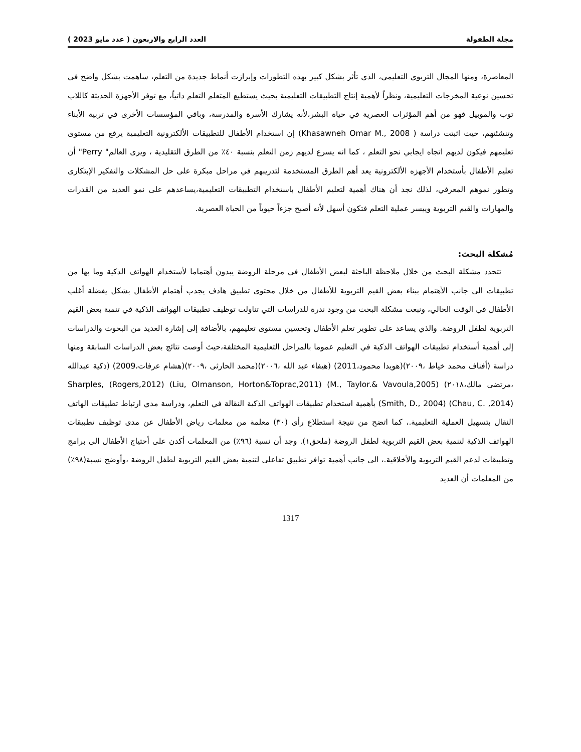مجلة الطفولة العدد الرابع والاربعون ( عدد مايو 2023 )
المعاصرة، ومنها المجال التربوي التعليمي، الذي تأثر بشكل كبير بهذه التطورات وإبرازت أنماط جديدة من التعلم، ساهمت بشكل واضح في تحسين نوعية المخرجات التعليمية، ونظراً لأهمية إنتاج التطبيقات التعليمية بحيث يستطيع المتعلم التعلم ذاتياً، مع توفر الأجهزة الحديثة كاللاب توب والموبيل فهو من أهم المؤثرات العصرية في حياة البشر،لأنه يشارك الأسرة والمدرسة، وباقي المؤسسات الأخرى في تربية الأبناء وتنشئتهم، حيث اثبتت دراسة ( Khasawneh Omar M., 2008) إن استخدام الأطفال للتطبيقات الألكترونية التعليمية يرفع من مستوى تعليمهم فيكون لديهم اتجاه ايجابي نحو التعلم ، كما انه يسرع لديهم زمن التعلم بنسبة ٤٠٪ من الطرق التقليدية ، ويرى العالم" Perry" أن تعليم الأطفال بأستخدام الأجهزه الألكترونية يعد أهم الطرق المستخدمة لتدريبهم في مراحل مبكرة على حل المشكلات والتفكير الإبتكارى وتطور نموهم المعرفي، لذلك نجد أن هناك أهمية لتعليم الأطفال باستخدام التطبيقات التعليمية،يساعدهم على نمو العديد من القدرات والمهارات والقيم التربوية وييسر عملية التعلم فتكون أسهل لأنه أصبح جزءاً حيوياً من الحياة العصرية.
مُشكلة البحث:
تتحدد مشكلة البحث من خلال ملاحظة الباحثة لبعض الأطفال في مرحلة الروضة يبدون أهتماما لأستخدام الهواتف الذكية وما بها من تطبيقات الى جانب الأهتمام ببناء بعض القيم التربوية للأطفال من خلال محتوى تطبيق هادف يجذب أهتمام الأطفال بشكل يفضلة أغلب الأطفال في الوقت الحالي، ونبعت مشكلة البحث من وجود ندرة للدراسات التي تناولت توظيف تطبيقات الهواتف الذكية في تنمية بعض القيم التربوية لطفل الروضة. والذي يساعد على تطوير تعلم الأطفال وتحسين مستوى تعليمهم، بالأضافة إلى إشارة العديد من البحوث والدراسات إلى أهمية أستخدام تطبيقات الهواتف الذكية في التعليم عموما بالمراحل التعليمية المختلفة،حيث أوصت نتائج بعض الدراسات السابقة ومنها دراسة (أفناف محمد خياط ،٢٠٠٩)(هويدا محمود،2011) (هيفاء عبد الله ،٢٠٠٦)(محمد الحارثى ،٢٠٠٩)(هشام عرفات،2009) (ذكية عبدالله ،مرتضى مالك،٢٠١٨) Sharples, (Rogers,2012) (Liu, Olmanson, Horton&Toprac,2011) (M., Taylor.& Vavoula,2005)(Smith, D., 2004) (Chau, C. ,2014) بأهمية استخدام تطبيقات الهواتف الذكية النقالة في التعلم، ودراسة مدي ارتباط تطبيقات الهاتف النقال بتسهيل العملية التعليمية.، كما اتضح من نتيجة استطلاع رأى (٣٠) معلمة من معلمات رياض الأطفال عن مدى توظيف تطبيقات الهواتف الذكية لتنمية بعض القيم التربوية لطفل الروضة (ملحق١). وجد أن نسبة (٩٦٪) من المعلمات أكدن على أحتياج الأطفال الى برامج وتطبيقات لدعم القيم التربوية والأخلاقية.، الى جانب أهمية توافر تطبيق تفاعلى لتنمية بعض القيم التربوية لطفل الروضة ،وأوضح نسبة(٩٨٪) من المعلمات أن العديد
1317